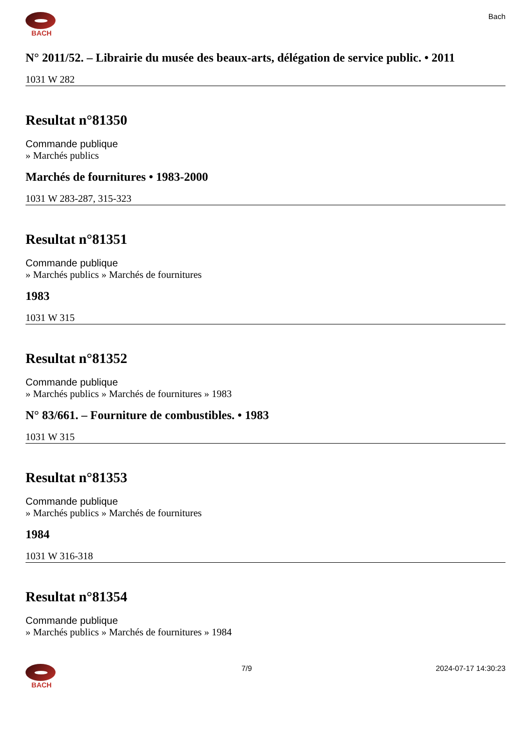BACH Bach
N° 2011/52. – Librairie du musée des beaux-arts, délégation de service public. • 2011
1031 W 282
Resultat n°81350
Commande publique
» Marchés publics
Marchés de fournitures • 1983-2000
1031 W 283-287, 315-323
Resultat n°81351
Commande publique
» Marchés publics » Marchés de fournitures
1983
1031 W 315
Resultat n°81352
Commande publique
» Marchés publics » Marchés de fournitures » 1983
N° 83/661. – Fourniture de combustibles. • 1983
1031 W 315
Resultat n°81353
Commande publique
» Marchés publics » Marchés de fournitures
1984
1031 W 316-318
Resultat n°81354
Commande publique
» Marchés publics » Marchés de fournitures » 1984
BACH 7/9 2024-07-17 14:30:23